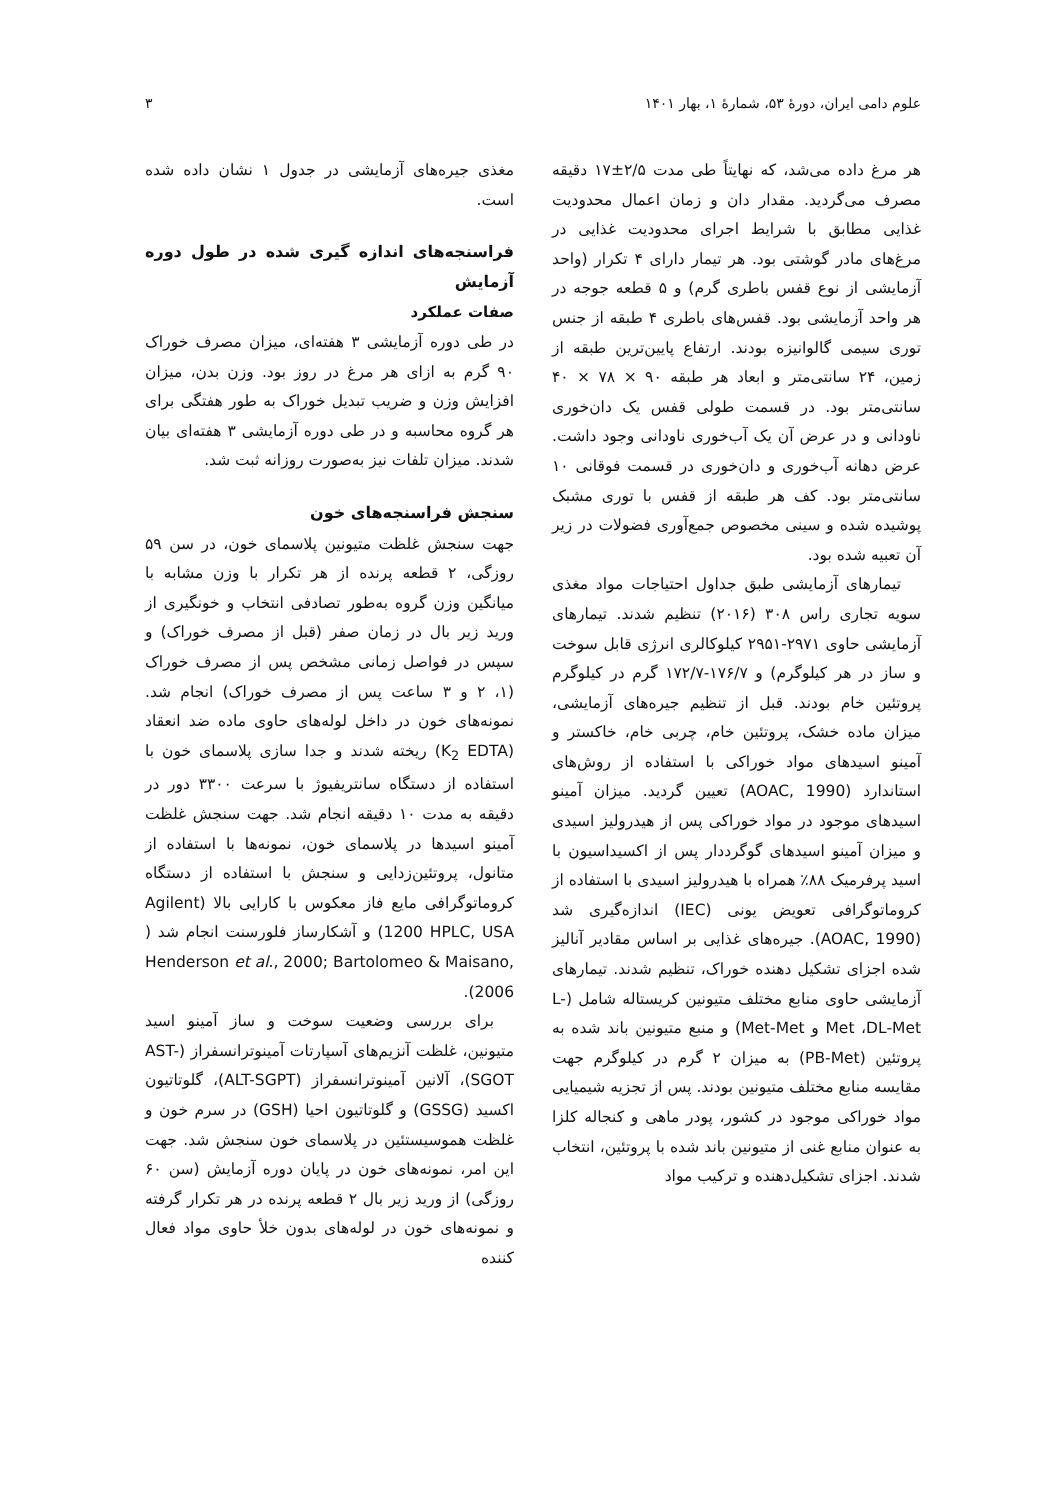علوم دامی ایران، دورهٔ ۵۳، شمارهٔ ۱، بهار ۱۴۰۱ ۳
هر مرغ داده می‌شد، که نهایتاً طی مدت ۲/۵±۱۷ دقیقه مصرف می‌گردید. مقدار دان و زمان اعمال محدودیت غذایی مطابق با شرایط اجرای محدودیت غذایی در مرغ‌های مادر گوشتی بود. هر تیمار دارای ۴ تکرار (واحد آزمایشی از نوع قفس باطری گرم) و ۵ قطعه جوجه در هر واحد آزمایشی بود. قفس‌های باطری ۴ طبقه از جنس توری سیمی گالوانیزه بودند. ارتفاع پایین‌ترین طبقه از زمین، ۲۴ سانتی‌متر و ابعاد هر طبقه ۹۰ × ۷۸ × ۴۰ سانتی‌متر بود. در قسمت طولی قفس یک دان‌خوری ناودانی و در عرض آن یک آب‌خوری ناودانی وجود داشت. عرض دهانه آب‌خوری و دان‌خوری در قسمت فوقانی ۱۰ سانتی‌متر بود. کف هر طبقه از قفس با توری مشبک پوشیده شده و سینی مخصوص جمع‌آوری فضولات در زیر آن تعبیه شده بود.
تیمارهای آزمایشی طبق جداول احتیاجات مواد مغذی سویه تجاری راس ۳۰۸ (۲۰۱۶) تنظیم شدند. تیمارهای آزمایشی حاوی ۲۹۷۱-۲۹۵۱ کیلوکالری انرژی قابل سوخت و ساز در هر کیلوگرم) و ۱۷۶/۷-۱۷۲/۷ گرم در کیلوگرم پروتئین خام بودند. قبل از تنظیم جیره‌های آزمایشی، میزان ماده خشک، پروتئین خام، چربی خام، خاکستر و آمینو اسیدهای مواد خوراکی با استفاده از روش‌های استاندارد (AOAC, 1990) تعیین گردید. میزان آمینو اسیدهای موجود در مواد خوراکی پس از هیدرولیز اسیدی و میزان آمینو اسیدهای گوگرددار پس از اکسیداسیون با اسید پرفرمیک ۸۸٪ همراه با هیدرولیز اسیدی با استفاده از کروماتوگرافی تعویض یونی (IEC) اندازه‌گیری شد (AOAC, 1990). جیره‌های غذایی بر اساس مقادیر آنالیز شده اجزای تشکیل دهنده خوراک، تنظیم شدند. تیمارهای آزمایشی حاوی منابع مختلف متیونین کریستاله شامل (L-Met ،DL-Met و Met-Met) و منبع متیونین باند شده به پروتئین (PB-Met) به میزان ۲ گرم در کیلوگرم جهت مقایسه منابع مختلف متیونین بودند. پس از تجزیه شیمیایی مواد خوراکی موجود در کشور، پودر ماهی و کنجاله کلزا به عنوان منابع غنی از متیونین باند شده با پروتئین، انتخاب شدند. اجزای تشکیل‌دهنده و ترکیب مواد
مغذی جیره‌های آزمایشی در جدول ۱ نشان داده شده است.
فراسنجه‌های اندازه گیری شده در طول دوره آزمایش
صفات عملکرد
در طی دوره آزمایشی ۳ هفته‌ای، میزان مصرف خوراک ۹۰ گرم به ازای هر مرغ در روز بود. وزن بدن، میزان افزایش وزن و ضریب تبدیل خوراک به طور هفتگی برای هر گروه محاسبه و در طی دوره آزمایشی ۳ هفته‌ای بیان شدند. میزان تلفات نیز به‌صورت روزانه ثبت شد.
سنجش فراسنجه‌های خون
جهت سنجش غلظت متیونین پلاسمای خون، در سن ۵۹ روزگی، ۲ قطعه پرنده از هر تکرار با وزن مشابه با میانگین وزن گروه به‌طور تصادفی انتخاب و خونگیری از ورید زیر بال در زمان صفر (قبل از مصرف خوراک) و سپس در فواصل زمانی مشخص پس از مصرف خوراک (۱، ۲ و ۳ ساعت پس از مصرف خوراک) انجام شد. نمونه‌های خون در داخل لوله‌های حاوی ماده ضد انعقاد (K<sub>2</sub> EDTA) ریخته شدند و جدا سازی پلاسمای خون با استفاده از دستگاه سانتریفیوژ با سرعت ۳۳۰۰ دور در دقیقه به مدت ۱۰ دقیقه انجام شد. جهت سنجش غلظت آمینو اسیدها در پلاسمای خون، نمونه‌ها با استفاده از متانول، پروتئین‌زدایی و سنجش با استفاده از دستگاه کروماتوگرافی مایع فاز معکوس با کارایی بالا (Agilent 1200 HPLC, USA) و آشکارساز فلورسنت انجام شد ( Henderson et al., 2000; Bartolomeo & Maisano, 2006).
برای بررسی وضعیت سوخت و ساز آمینو اسید متیونین، غلظت آنزیم‌های آسپارتات آمینوترانسفراز (AST-SGOT)، آلانین آمینوترانسفراز (ALT-SGPT)، گلوتاتیون اکسید (GSSG) و گلوتاتیون احیا (GSH) در سرم خون و غلظت هموسیستئین در پلاسمای خون سنجش شد. جهت این امر، نمونه‌های خون در پایان دوره آزمایش (سن ۶۰ روزگی) از ورید زیر بال ۲ قطعه پرنده در هر تکرار گرفته و نمونه‌های خون در لوله‌های بدون خلأ حاوی مواد فعال کننده